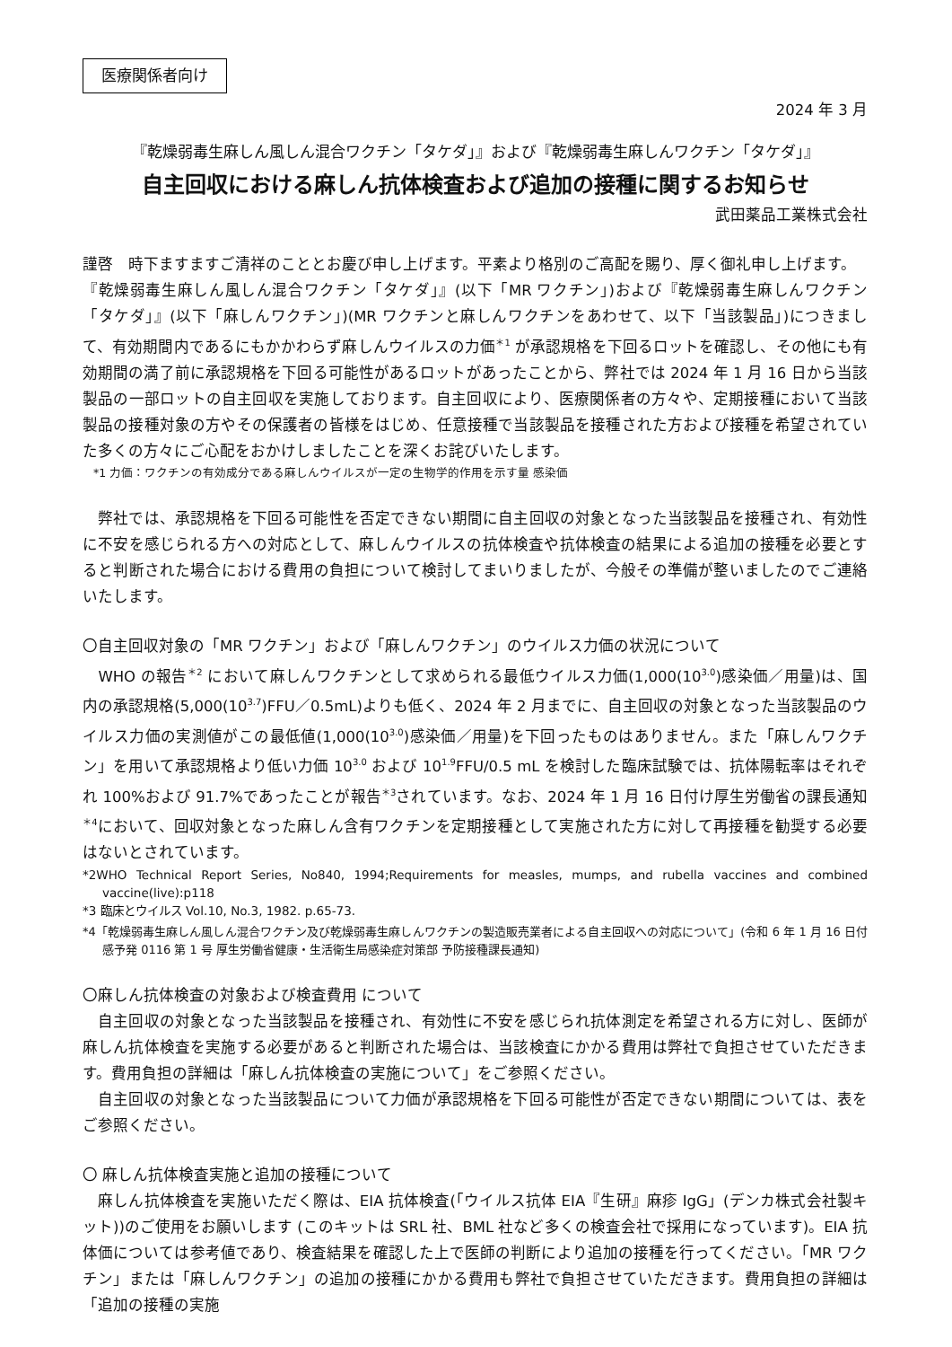医療関係者向け
2024 年 3 月
『乾燥弱毒生麻しん風しん混合ワクチン「タケダ」』および『乾燥弱毒生麻しんワクチン「タケダ」』
自主回収における麻しん抗体検査および追加の接種に関するお知らせ
武田薬品工業株式会社
謹啓　時下ますますご清祥のこととお慶び申し上げます。平素より格別のご高配を賜り、厚く御礼申し上げます。
『乾燥弱毒生麻しん風しん混合ワクチン「タケダ」』(以下「MR ワクチン」)および『乾燥弱毒生麻しんワクチン「タケダ」』(以下「麻しんワクチン」)(MR ワクチンと麻しんワクチンをあわせて、以下「当該製品」)につきまして、有効期間内であるにもかかわらず麻しんウイルスの力価<sup>＊1</sup> が承認規格を下回るロットを確認し、その他にも有効期間の満了前に承認規格を下回る可能性があるロットがあったことから、弊社では 2024 年 1 月 16 日から当該製品の一部ロットの自主回収を実施しております。自主回収により、医療関係者の方々や、定期接種において当該製品の接種対象の方やその保護者の皆様をはじめ、任意接種で当該製品を接種された方および接種を希望されていた多くの方々にご心配をおかけしましたことを深くお詫びいたします。
*1 力価：ワクチンの有効成分である麻しんウイルスが一定の生物学的作用を示す量 感染価
　弊社では、承認規格を下回る可能性を否定できない期間に自主回収の対象となった当該製品を接種され、有効性に不安を感じられる方への対応として、麻しんウイルスの抗体検査や抗体検査の結果による追加の接種を必要とすると判断された場合における費用の負担について検討してまいりましたが、今般その準備が整いましたのでご連絡いたします。
〇自主回収対象の「MR ワクチン」および「麻しんワクチン」のウイルス力価の状況について
　WHO の報告<sup>＊2</sup> において麻しんワクチンとして求められる最低ウイルス力価(1,000(10<sup>3.0</sup>)感染価／用量)は、国内の承認規格(5,000(10<sup>3.7</sup>)FFU／0.5mL)よりも低く、2024 年 2 月までに、自主回収の対象となった当該製品のウイルス力価の実測値がこの最低値(1,000(10<sup>3.0</sup>)感染価／用量)を下回ったものはありません。また「麻しんワクチン」を用いて承認規格より低い力価 10<sup>3.0</sup> および 10<sup>1.9</sup>FFU/0.5 mL を検討した臨床試験では、抗体陽転率はそれぞれ 100%および 91.7%であったことが報告<sup>＊3</sup>されています。なお、2024 年 1 月 16 日付け厚生労働省の課長通知<sup>＊4</sup>において、回収対象となった麻しん含有ワクチンを定期接種として実施された方に対して再接種を勧奨する必要はないとされています。
*2WHO Technical Report Series, No840, 1994;Requirements for measles, mumps, and rubella vaccines and combined vaccine(live):p118
*3 臨床とウイルス Vol.10, No.3, 1982. p.65-73.
*4「乾燥弱毒生麻しん風しん混合ワクチン及び乾燥弱毒生麻しんワクチンの製造販売業者による自主回収への対応について」(令和 6 年 1 月 16 日付 感予発 0116 第 1 号 厚生労働省健康・生活衛生局感染症対策部 予防接種課長通知)
〇麻しん抗体検査の対象および検査費用 について
　自主回収の対象となった当該製品を接種され、有効性に不安を感じられ抗体測定を希望される方に対し、医師が麻しん抗体検査を実施する必要があると判断された場合は、当該検査にかかる費用は弊社で負担させていただきます。費用負担の詳細は「麻しん抗体検査の実施について」をご参照ください。
　自主回収の対象となった当該製品について力価が承認規格を下回る可能性が否定できない期間については、表をご参照ください。
〇 麻しん抗体検査実施と追加の接種について
　麻しん抗体検査を実施いただく際は、EIA 抗体検査(「ウイルス抗体 EIA『生研』麻疹 IgG」(デンカ株式会社製キット))のご使用をお願いします (このキットは SRL 社、BML 社など多くの検査会社で採用になっています)。EIA 抗体価については参考値であり、検査結果を確認した上で医師の判断により追加の接種を行ってください。「MR ワクチン」または「麻しんワクチン」の追加の接種にかかる費用も弊社で負担させていただきます。費用負担の詳細は「追加の接種の実施